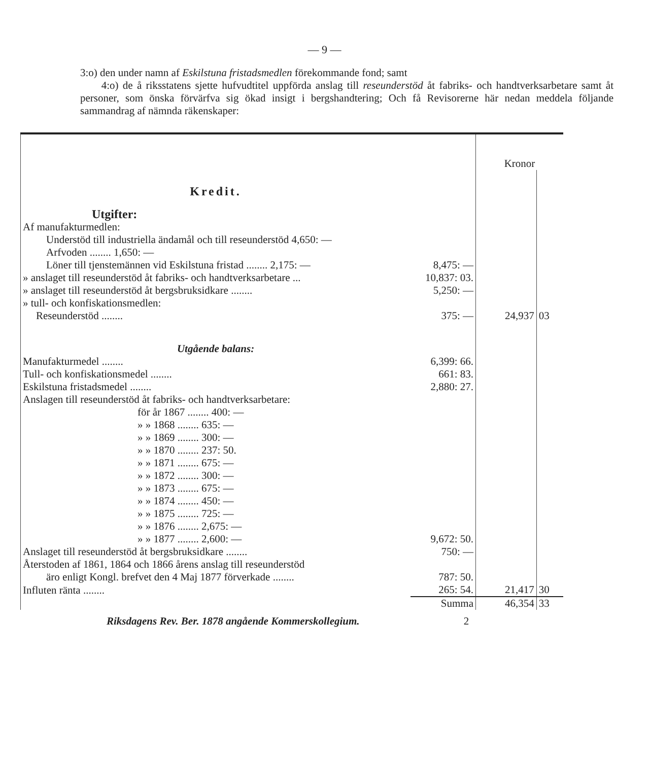— 9 —
3:o) den under namn af Eskilstuna fristadsmedlen förekommande fond; samt
4:o) de å riksstatens sjette hufvudtitel uppförda anslag till reseunderstöd åt fabriks- och handtverksarbetare samt åt personer, som önska förvärfva sig ökad insigt i bergshandtering; Och få Revisorerne här nedan meddela följande sammandrag af nämnda räkenskaper:
| | | Kronor | |
| Kredit. | | | |
| Utgifter: | | | |
| Af manufakturmedlen: | | | |
| Understöd till industriella ändamål och till reseunderstöd 4,650: — | | | |
| Arfvoden ........ 1,650: — | | | |
| Löner till tjenstemännen vid Eskilstuna fristad ........ 2,175: — | 8,475: — | | |
| » anslaget till reseunderstöd åt fabriks- och handtverksarbetare ... | 10,837: 03. | | |
| » anslaget till reseunderstöd åt bergsbruksidkare ........ | 5,250: — | | |
| » tull- och konfiskationsmedlen: | | | |
| Reseunderstöd ........ | 375: — | 24,937 | 03 |
| Utgående balans: | | | |
| Manufakturmedel ........ | 6,399: 66. | | |
| Tull- och konfiskationsmedel ........ | 661: 83. | | |
| Eskilstuna fristadsmedel ........ | 2,880: 27. | | |
| Anslagen till reseunderstöd åt fabriks- och handtverksarbetare: | | | |
| för år 1867 ........ 400: — | | | |
| » » 1868 ........ 635: — | | | |
| » » 1869 ........ 300: — | | | |
| » » 1870 ........ 237: 50. | | | |
| » » 1871 ........ 675: — | | | |
| » » 1872 ........ 300: — | | | |
| » » 1873 ........ 675: — | | | |
| » » 1874 ........ 450: — | | | |
| » » 1875 ........ 725: — | | | |
| » » 1876 ........ 2,675: — | | | |
| » » 1877 ........ 2,600: — | 9,672: 50. | | |
| Anslaget till reseunderstöd åt bergsbruksidkare ........ | 750: — | | |
| Återstoden af 1861, 1864 och 1866 årens anslag till reseunderstöd | | | |
| äro enligt Kongl. brefvet den 4 Maj 1877 förverkade ........ | 787: 50. | | |
| Influten ränta ........ | 265: 54. | 21,417 | 30 |
| | Summa | 46,354 | 33 |
Riksdagens Rev. Ber. 1878 angående Kommerskollegium. 2